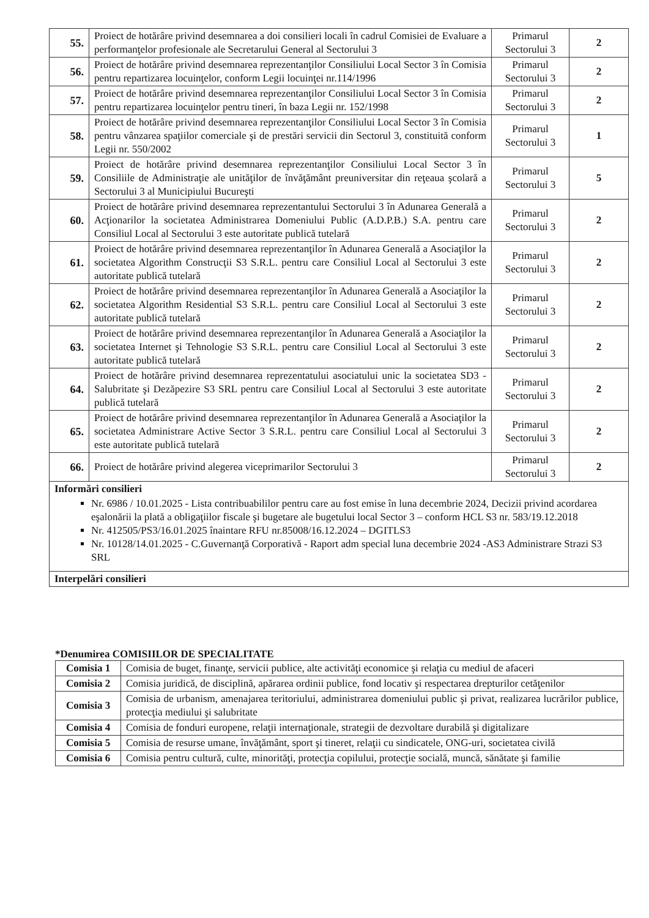| 55. | Proiect de hotărâre privind desemnarea a doi consilieri locali în cadrul Comisiei de Evaluare a performanţelor profesionale ale Secretarului General al Sectorului 3 | Primarul Sectorului 3 | 2 |
| 56. | Proiect de hotărâre privind desemnarea reprezentanţilor Consiliului Local Sector 3 în Comisia pentru repartizarea locuinţelor, conform Legii locuinţei nr.114/1996 | Primarul Sectorului 3 | 2 |
| 57. | Proiect de hotărâre privind desemnarea reprezentanţilor Consiliului Local Sector 3 în Comisia pentru repartizarea locuinţelor pentru tineri, în baza Legii nr. 152/1998 | Primarul Sectorului 3 | 2 |
| 58. | Proiect de hotărâre privind desemnarea reprezentanţilor Consiliului Local Sector 3 în Comisia pentru vânzarea spaţiilor comerciale şi de prestări servicii din Sectorul 3, constituită conform Legii nr. 550/2002 | Primarul Sectorului 3 | 1 |
| 59. | Proiect de hotărâre privind desemnarea reprezentanţilor Consiliului Local Sector 3 în Consiliile de Administraţie ale unităţilor de învăţământ preuniversitar din reţeaua şcolară a Sectorului 3 al Municipiului Bucureşti | Primarul Sectorului 3 | 5 |
| 60. | Proiect de hotărâre privind desemnarea reprezentantului Sectorului 3 în Adunarea Generală a Acţionarilor la societatea Administrarea Domeniului Public (A.D.P.B.) S.A. pentru care Consiliul Local al Sectorului 3 este autoritate publică tutelară | Primarul Sectorului 3 | 2 |
| 61. | Proiect de hotărâre privind desemnarea reprezentanţilor în Adunarea Generală a Asociaţilor la societatea Algorithm Construcţii S3 S.R.L. pentru care Consiliul Local al Sectorului 3 este autoritate publică tutelară | Primarul Sectorului 3 | 2 |
| 62. | Proiect de hotărâre privind desemnarea reprezentanţilor în Adunarea Generală a Asociaţilor la societatea Algorithm Residential S3 S.R.L. pentru care Consiliul Local al Sectorului 3 este autoritate publică tutelară | Primarul Sectorului 3 | 2 |
| 63. | Proiect de hotărâre privind desemnarea reprezentanţilor în Adunarea Generală a Asociaţilor la societatea Internet şi Tehnologie S3 S.R.L. pentru care Consiliul Local al Sectorului 3 este autoritate publică tutelară | Primarul Sectorului 3 | 2 |
| 64. | Proiect de hotărâre privind desemnarea reprezentatului asociatului unic la societatea SD3 - Salubritate şi Dezăpezire S3 SRL pentru care Consiliul Local al Sectorului 3 este autoritate publică tutelară | Primarul Sectorului 3 | 2 |
| 65. | Proiect de hotărâre privind desemnarea reprezentanţilor în Adunarea Generală a Asociaţilor la societatea Administrare Active Sector 3 S.R.L. pentru care Consiliul Local al Sectorului 3 este autoritate publică tutelară | Primarul Sectorului 3 | 2 |
| 66. | Proiect de hotărâre privind alegerea viceprimarilor Sectorului 3 | Primarul Sectorului 3 | 2 |
| Informări consilieri Nr. 6986 / 10.01.2025 - Lista contribuabililor pentru care au fost emise în luna decembrie 2024, Decizii privind acordarea eşalonării la plată a obligaţiilor fiscale şi bugetare ale bugetului local Sector 3 – conform HCL S3 nr. 583/19.12.2018 Nr. 412505/PS3/16.01.2025 înaintare RFU nr.85008/16.12.2024 – DGITLS3 Nr. 10128/14.01.2025 - C.Guvernanţă Corporativă - Raport adm special luna decembrie 2024 -AS3 Administrare Strazi S3 SRL | | | |
| Interpelări consilieri | | | |
*Denumirea COMISIILOR DE SPECIALITATE
| Comisia 1 | Comisia de buget, finanţe, servicii publice, alte activităţi economice şi relaţia cu mediul de afaceri |
| Comisia 2 | Comisia juridică, de disciplină, apărarea ordinii publice, fond locativ şi respectarea drepturilor cetăţenilor |
| Comisia 3 | Comisia de urbanism, amenajarea teritoriului, administrarea domeniului public şi privat, realizarea lucrărilor publice, protecţia mediului şi salubritate |
| Comisia 4 | Comisia de fonduri europene, relaţii internaţionale, strategii de dezvoltare durabilă şi digitalizare |
| Comisia 5 | Comisia de resurse umane, învăţământ, sport şi tineret, relaţii cu sindicatele, ONG-uri, societatea civilă |
| Comisia 6 | Comisia pentru cultură, culte, minorităţi, protecţia copilului, protecţie socială, muncă, sănătate şi familie |